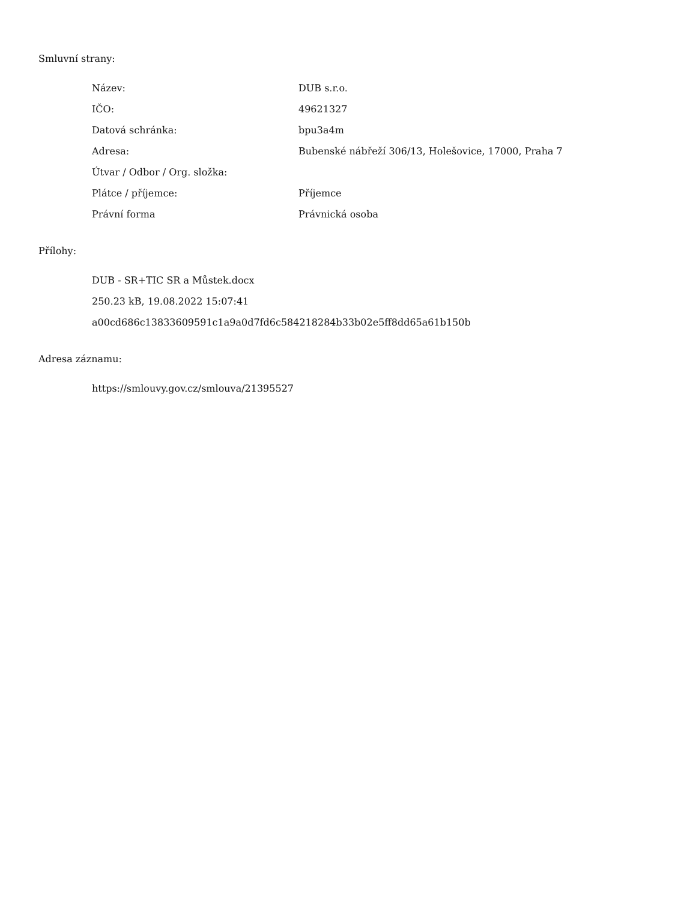Smluvní strany:
| Název: | DUB s.r.o. |
| IČO: | 49621327 |
| Datová schránka: | bpu3a4m |
| Adresa: | Bubenské nábřeží 306/13, Holešovice, 17000, Praha 7 |
| Útvar / Odbor / Org. složka: | |
| Plátce / příjemce: | Příjemce |
| Právní forma | Právnická osoba |
Přílohy:
DUB - SR+TIC SR a Můstek.docx
250.23 kB, 19.08.2022 15:07:41
a00cd686c13833609591c1a9a0d7fd6c584218284b33b02e5ff8dd65a61b150b
Adresa záznamu:
https://smlouvy.gov.cz/smlouva/21395527